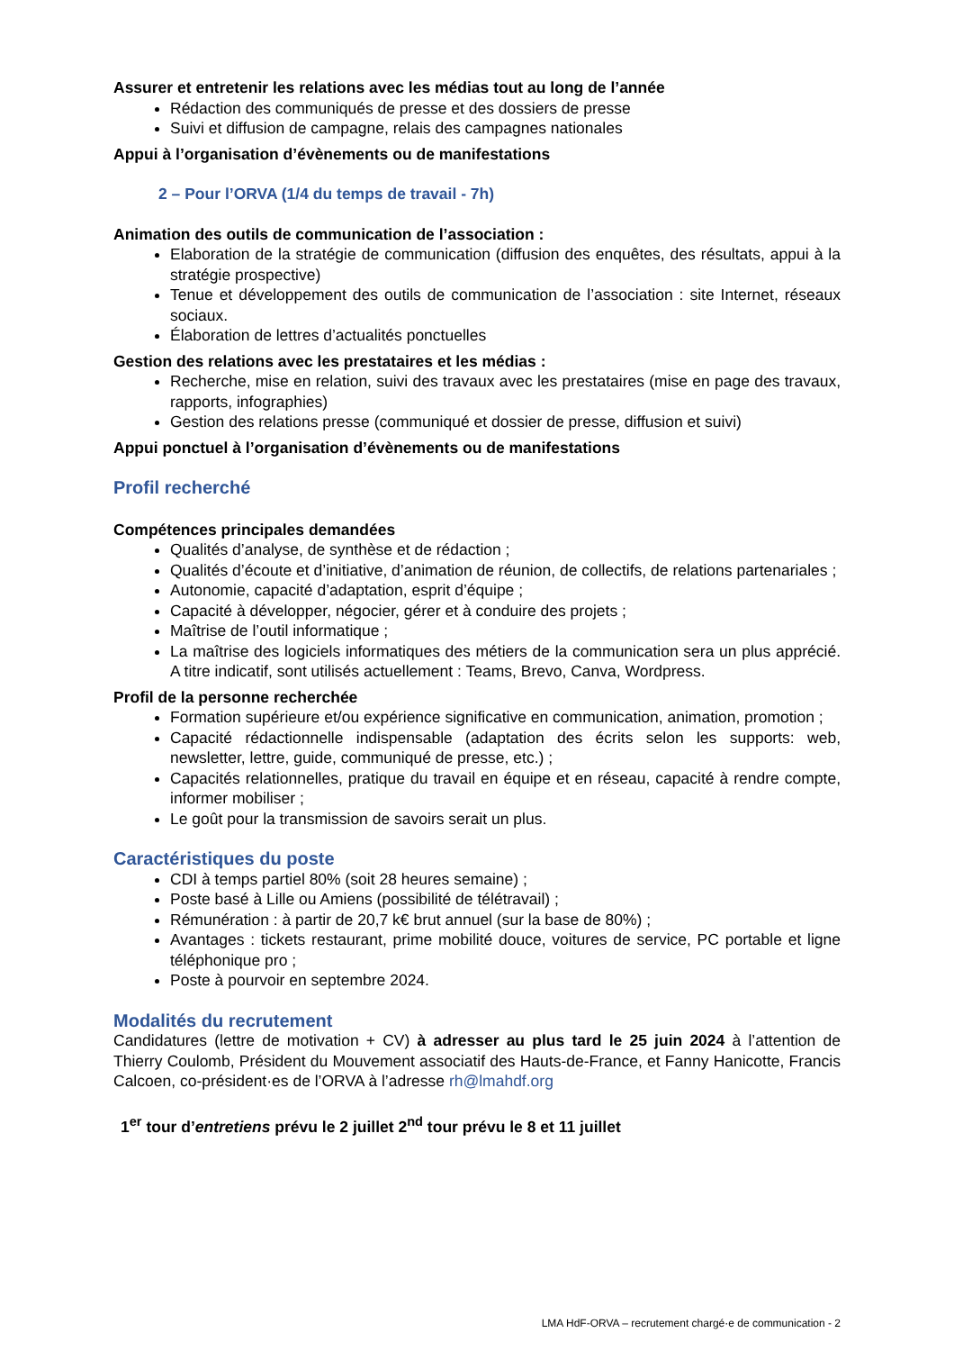Assurer et entretenir les relations avec les médias tout au long de l’année
Rédaction des communiqués de presse et des dossiers de presse
Suivi et diffusion de campagne, relais des campagnes nationales
Appui à l’organisation d’évènements ou de manifestations
2 – Pour l’ORVA (1/4 du temps de travail - 7h)
Animation des outils de communication de l’association :
Elaboration de la stratégie de communication (diffusion des enquêtes, des résultats, appui à la stratégie prospective)
Tenue et développement des outils de communication de l’association : site Internet, réseaux sociaux.
Élaboration de lettres d’actualités ponctuelles
Gestion des relations avec les prestataires et les médias :
Recherche, mise en relation, suivi des travaux avec les prestataires (mise en page des travaux, rapports, infographies)
Gestion des relations presse (communiqué et dossier de presse, diffusion et suivi)
Appui ponctuel à l’organisation d’évènements ou de manifestations
Profil recherché
Compétences principales demandées
Qualités d’analyse, de synthèse et de rédaction ;
Qualités d’écoute et d’initiative, d’animation de réunion, de collectifs, de relations partenariales ;
Autonomie, capacité d’adaptation, esprit d’équipe ;
Capacité à développer, négocier, gérer et à conduire des projets ;
Maîtrise de l’outil informatique ;
La maîtrise des logiciels informatiques des métiers de la communication sera un plus apprécié. A titre indicatif, sont utilisés actuellement : Teams, Brevo, Canva, Wordpress.
Profil de la personne recherchée
Formation supérieure et/ou expérience significative en communication, animation, promotion ;
Capacité rédactionnelle indispensable (adaptation des écrits selon les supports: web, newsletter, lettre, guide, communiqué de presse, etc.) ;
Capacités relationnelles, pratique du travail en équipe et en réseau, capacité à rendre compte, informer mobiliser ;
Le goût pour la transmission de savoirs serait un plus.
Caractéristiques du poste
CDI à temps partiel 80% (soit 28 heures semaine) ;
Poste basé à Lille ou Amiens (possibilité de télétravail) ;
Rémunération : à partir de 20,7 k€ brut annuel (sur la base de 80%) ;
Avantages : tickets restaurant, prime mobilité douce, voitures de service, PC portable et ligne téléphonique pro ;
Poste à pourvoir en septembre 2024.
Modalités du recrutement
Candidatures (lettre de motivation + CV) à adresser au plus tard le 25 juin 2024 à l’attention de Thierry Coulomb, Président du Mouvement associatif des Hauts-de-France, et Fanny Hanicotte, Francis Calcoen, co-président·es de l’ORVA à l’adresse rh@lmahdf.org
1<sup>er</sup> tour d’entretiens prévu le 2 juillet 2<sup>nd</sup> tour prévu le 8 et 11 juillet
LMA HdF-ORVA – recrutement chargé·e de communication - 2